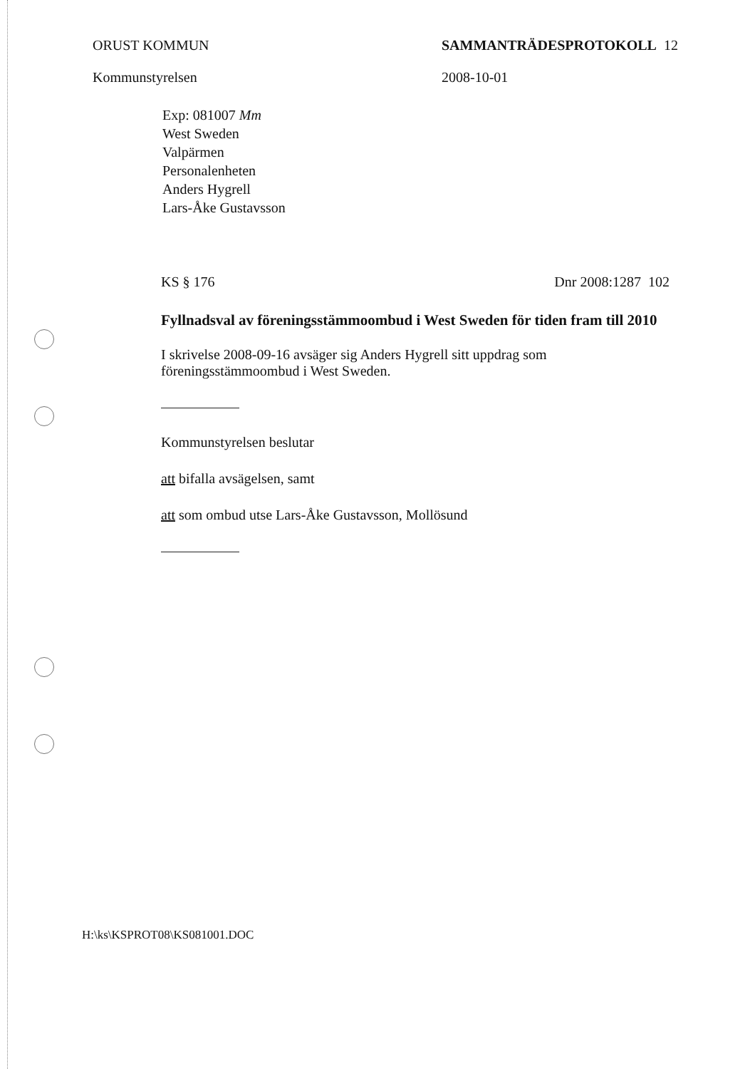ORUST KOMMUN
Kommunstyrelsen
SAMMANTRÄDESPROTOKOLL 12
2008-10-01
Exp: 081007 Mm
West Sweden
Valpärmen
Personalenheten
Anders Hygrell
Lars-Åke Gustavsson
KS § 176 Dnr 2008:1287 102
Fyllnadsval av föreningsstämmoombud i West Sweden för tiden fram till 2010
I skrivelse 2008-09-16 avsäger sig Anders Hygrell sitt uppdrag som
föreningsstämmoombud i West Sweden.
Kommunstyrelsen beslutar
att bifalla avsägelsen, samt
att som ombud utse Lars-Åke Gustavsson, Mollösund
H:\ks\KSPROT08\KS081001.DOC